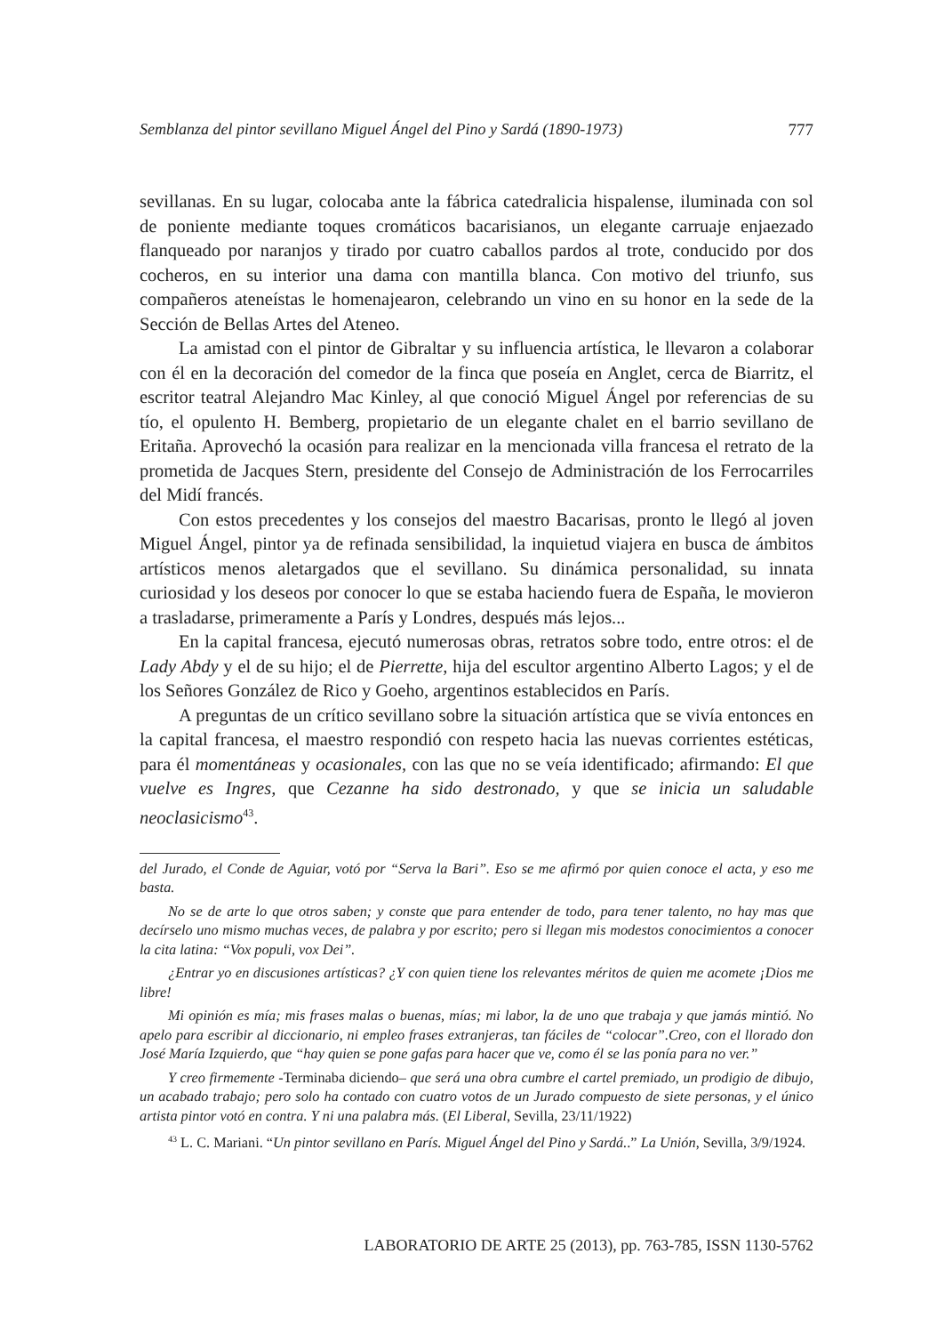Semblanza del pintor sevillano Miguel Ángel del Pino y Sardá (1890-1973) 777
sevillanas. En su lugar, colocaba ante la fábrica catedralicia hispalense, iluminada con sol de poniente mediante toques cromáticos bacarisianos, un elegante carruaje enjaezado flanqueado por naranjos y tirado por cuatro caballos pardos al trote, conducido por dos cocheros, en su interior una dama con mantilla blanca. Con motivo del triunfo, sus compañeros ateneístas le homenajearon, celebrando un vino en su honor en la sede de la Sección de Bellas Artes del Ateneo.
La amistad con el pintor de Gibraltar y su influencia artística, le llevaron a colaborar con él en la decoración del comedor de la finca que poseía en Anglet, cerca de Biarritz, el escritor teatral Alejandro Mac Kinley, al que conoció Miguel Ángel por referencias de su tío, el opulento H. Bemberg, propietario de un elegante chalet en el barrio sevillano de Eritaña. Aprovechó la ocasión para realizar en la mencionada villa francesa el retrato de la prometida de Jacques Stern, presidente del Consejo de Administración de los Ferrocarriles del Midí francés.
Con estos precedentes y los consejos del maestro Bacarisas, pronto le llegó al joven Miguel Ángel, pintor ya de refinada sensibilidad, la inquietud viajera en busca de ámbitos artísticos menos aletargados que el sevillano. Su dinámica personalidad, su innata curiosidad y los deseos por conocer lo que se estaba haciendo fuera de España, le movieron a trasladarse, primeramente a París y Londres, después más lejos...
En la capital francesa, ejecutó numerosas obras, retratos sobre todo, entre otros: el de Lady Abdy y el de su hijo; el de Pierrette, hija del escultor argentino Alberto Lagos; y el de los Señores González de Rico y Goeho, argentinos establecidos en París.
A preguntas de un crítico sevillano sobre la situación artística que se vivía entonces en la capital francesa, el maestro respondió con respeto hacia las nuevas corrientes estéticas, para él momentáneas y ocasionales, con las que no se veía identificado; afirmando: El que vuelve es Ingres, que Cezanne ha sido destronado, y que se inicia un saludable neoclasicismo<sup>43</sup>.
del Jurado, el Conde de Aguiar, votó por “Serva la Bari”. Eso se me afirmó por quien conoce el acta, y eso me basta.
No se de arte lo que otros saben; y conste que para entender de todo, para tener talento, no hay mas que decírselo uno mismo muchas veces, de palabra y por escrito; pero si llegan mis modestos conocimientos a conocer la cita latina: “Vox populi, vox Dei”.
¿Entrar yo en discusiones artísticas? ¿Y con quien tiene los relevantes méritos de quien me acomete ¡Dios me libre!
Mi opinión es mía; mis frases malas o buenas, mías; mi labor, la de uno que trabaja y que jamás mintió. No apelo para escribir al diccionario, ni empleo frases extranjeras, tan fáciles de “colocar”.Creo, con el llorado don José María Izquierdo, que “hay quien se pone gafas para hacer que ve, como él se las ponía para no ver.”
Y creo firmemente -Terminaba diciendo– que será una obra cumbre el cartel premiado, un prodigio de dibujo, un acabado trabajo; pero solo ha contado con cuatro votos de un Jurado compuesto de siete personas, y el único artista pintor votó en contra. Y ni una palabra más. (El Liberal, Sevilla, 23/11/1922)
<sup>43</sup> L. C. Mariani. “Un pintor sevillano en París. Miguel Ángel del Pino y Sardá..” La Unión, Sevilla, 3/9/1924.
LABORATORIO DE ARTE 25 (2013), pp. 763-785, ISSN 1130-5762